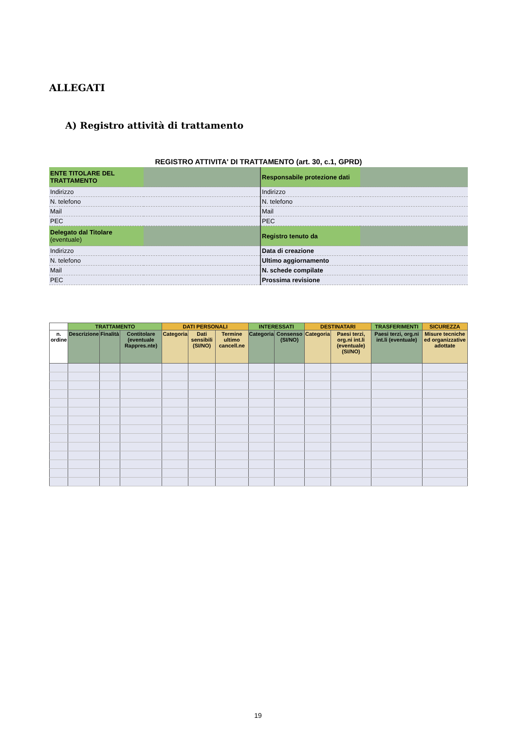ALLEGATI
A) Registro attività di trattamento
REGISTRO ATTIVITA' DI TRATTAMENTO (art. 30, c.1, GPRD)
| ENTE TITOLARE DEL TRATTAMENTO | | Responsabile protezione dati | |
| Indirizzo | | Indirizzo | |
| N. telefono | | N. telefono | |
| Mail | | Mail | |
| PEC | | PEC | |
| Delegato dal Titolare (eventuale) | | Registro tenuto da | |
| Indirizzo | | Data di creazione | |
| N. telefono | | Ultimo aggiornamento | |
| Mail | | N. schede compilate | |
| PEC | | Prossima revisione | |
| | TRATTAMENTO | | | DATI PERSONALI | | | INTERESSATI | | DESTINATARI | | TRASFERIMENTI | SICUREZZA |
| --- | --- | --- | --- | --- | --- | --- | --- | --- | --- | --- | --- | --- |
| n. ordine | Descrizione | Finalità | Contitolare (eventuale Rappres.nte) | Categoria | Dati sensibili (SI/NO) | Termine ultimo cancell.ne | Categoria | Consenso (SI/NO) | Categoria | Paesi terzi, org.ni int.li (eventuale) (SI/NO) | Paesi terzi, org.ni int.li (eventuale) | Misure tecniche ed organizzative adottate |
19